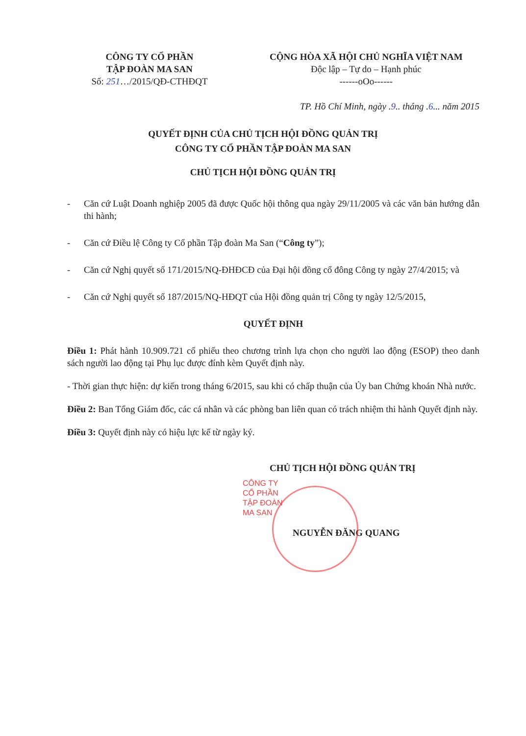CÔNG TY CỔ PHẦN
TẬP ĐOÀN MA SAN
Số: 251…/2015/QĐ-CTHĐQT
CỘNG HÒA XÃ HỘI CHỦ NGHĨA VIỆT NAM
Độc lập – Tự do – Hạnh phúc
------oOo------
TP. Hồ Chí Minh, ngày .9.. tháng .6... năm 2015
QUYẾT ĐỊNH CỦA CHỦ TỊCH HỘI ĐỒNG QUẢN TRỊ
CÔNG TY CỔ PHẦN TẬP ĐOÀN MA SAN
CHỦ TỊCH HỘI ĐỒNG QUẢN TRỊ
- Căn cứ Luật Doanh nghiệp 2005 đã được Quốc hội thông qua ngày 29/11/2005 và các văn bản hướng dẫn thi hành;
- Căn cứ Điều lệ Công ty Cổ phần Tập đoàn Ma San (“Công ty”);
- Căn cứ Nghị quyết số 171/2015/NQ-ĐHĐCĐ của Đại hội đồng cổ đông Công ty ngày 27/4/2015; và
- Căn cứ Nghị quyết số 187/2015/NQ-HĐQT của Hội đồng quản trị Công ty ngày 12/5/2015,
QUYẾT ĐỊNH
Điều 1: Phát hành 10.909.721 cổ phiếu theo chương trình lựa chọn cho người lao động (ESOP) theo danh sách người lao động tại Phụ lục được đính kèm Quyết định này.
- Thời gian thực hiện: dự kiến trong tháng 6/2015, sau khi có chấp thuận của Ủy ban Chứng khoán Nhà nước.
Điều 2: Ban Tổng Giám đốc, các cá nhân và các phòng ban liên quan có trách nhiệm thi hành Quyết định này.
Điều 3: Quyết định này có hiệu lực kể từ ngày ký.
CHỦ TỊCH HỘI ĐỒNG QUẢN TRỊ
CÔNG TY
CỔ PHẦN
TẬP ĐOÀN
MA SAN
NGUYỄN ĐĂNG QUANG